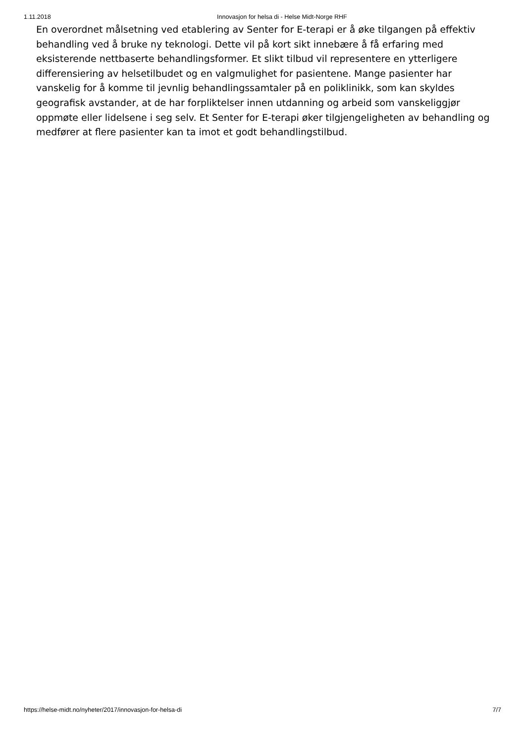1.11.2018 Innovasjon for helsa di - Helse Midt-Norge RHF
En overordnet målsetning ved etablering av Senter for E-terapi er å øke tilgangen på effektiv behandling ved å bruke ny teknologi. Dette vil på kort sikt innebære å få erfaring med eksisterende nettbaserte behandlingsformer. Et slikt tilbud vil representere en ytterligere differensiering av helsetilbudet og en valgmulighet for pasientene. Mange pasienter har vanskelig for å komme til jevnlig behandlingssamtaler på en poliklinikk, som kan skyldes geografisk avstander, at de har forpliktelser innen utdanning og arbeid som vanskeliggjør oppmøte eller lidelsene i seg selv. Et Senter for E-terapi øker tilgjengeligheten av behandling og medfører at flere pasienter kan ta imot et godt behandlingstilbud.
https://helse-midt.no/nyheter/2017/innovasjon-for-helsa-di 7/7